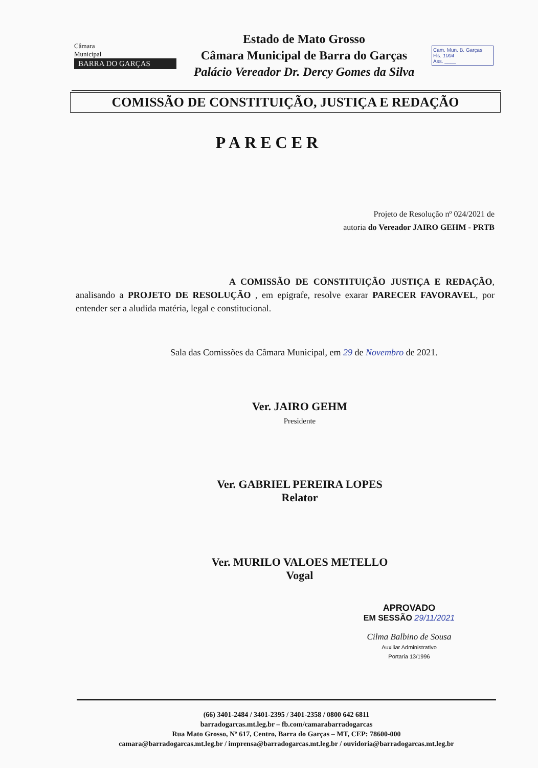Câmara
Municipal
BARRA DO GARÇAS
Estado de Mato Grosso
Câmara Municipal de Barra do Garças
Palácio Vereador Dr. Dercy Gomes da Silva
Cam. Mun. B. Garças
Fls. 1004
Ass. ____
COMISSÃO DE CONSTITUIÇÃO, JUSTIÇA E REDAÇÃO
PARECER
Projeto de Resolução nº 024/2021 de
autoria do Vereador JAIRO GEHM - PRTB
A COMISSÃO DE CONSTITUIÇÃO JUSTIÇA E REDAÇÃO, analisando a PROJETO DE RESOLUÇÃO , em epigrafe, resolve exarar PARECER FAVORAVEL, por entender ser a aludida matéria, legal e constitucional.
Sala das Comissões da Câmara Municipal, em 29 de Novembro de 2021.
Ver. JAIRO GEHM
Presidente
Ver. GABRIEL PEREIRA LOPES
Relator
Ver. MURILO VALOES METELLO
Vogal
APROVADO
EM SESSÃO 29/11/2021
Cilma Balbino de Sousa
Auxiliar Administrativo
Portaria 13/1996
(66) 3401-2484 / 3401-2395 / 3401-2358 / 0800 642 6811
barradogarcas.mt.leg.br – fb.com/camarabarradogarcas
Rua Mato Grosso, Nº 617, Centro, Barra do Garças – MT, CEP: 78600-000
camara@barradogarcas.mt.leg.br / imprensa@barradogarcas.mt.leg.br / ouvidoria@barradogarcas.mt.leg.br